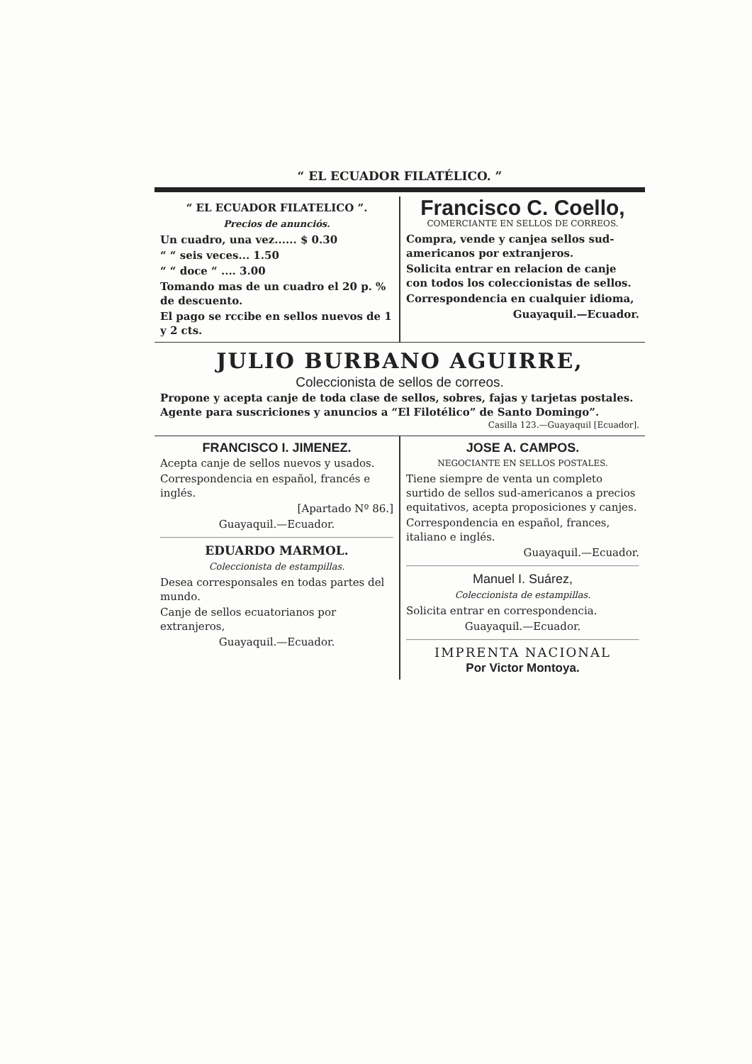“ EL ECUADOR FILATÉLICO. ”
“ EL ECUADOR FILATELICO ”.
Precios de anunciós.
Un cuadro, una vez...... $ 0.30
“ “ seis veces... 1.50
“ “ doce “ .... 3.00
Tomando mas de un cuadro el 20 p. % de descuento.
El pago se rccibe en sellos nuevos de 1 y 2 cts.
Francisco C. Coello,
COMERCIANTE EN SELLOS DE CORREOS.
Compra, vende y canjea sellos sud-americanos por extranjeros.
Solicita entrar en relacion de canje con todos los coleccionistas de sellos.
Correspondencia en cualquier idioma,
Guayaquil.—Ecuador.
JULIO BURBANO AGUIRRE,
Coleccionista de sellos de correos.
Propone y acepta canje de toda clase de sellos, sobres, fajas y tarjetas postales.
Agente para suscriciones y anuncios a “El Filotélico” de Santo Domingo”.
Casilla 123.—Guayaquil [Ecuador].
FRANCISCO I. JIMENEZ.
Acepta canje de sellos nuevos y usados.
Correspondencia en español, francés e inglés.
[Apartado Nº 86.]
Guayaquil.—Ecuador.
EDUARDO MARMOL.
Coleccionista de estampillas.
Desea corresponsales en todas partes del mundo.
Canje de sellos ecuatorianos por extranjeros,
Guayaquil.—Ecuador.
JOSE A. CAMPOS.
NEGOCIANTE EN SELLOS POSTALES.
Tiene siempre de venta un completo surtido de sellos sud-americanos a precios equitativos, acepta proposiciones y canjes.
Correspondencia en español, frances, italiano e inglés.
Guayaquil.—Ecuador.
Manuel I. Suárez,
Coleccionista de estampillas.
Solicita entrar en correspondencia.
Guayaquil.—Ecuador.
IMPRENTA NACIONAL
Por Victor Montoya.